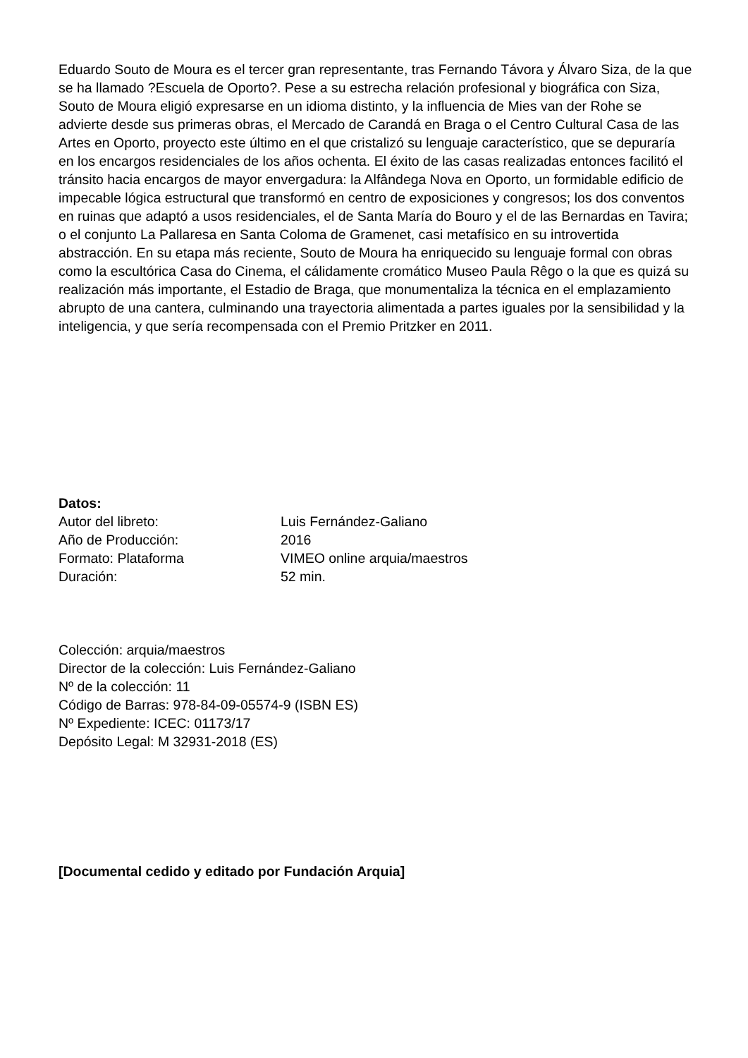Eduardo Souto de Moura es el tercer gran representante, tras Fernando Távora y Álvaro Siza, de la que se ha llamado ?Escuela de Oporto?. Pese a su estrecha relación profesional y biográfica con Siza, Souto de Moura eligió expresarse en un idioma distinto, y la influencia de Mies van der Rohe se advierte desde sus primeras obras, el Mercado de Carandá en Braga o el Centro Cultural Casa de las Artes en Oporto, proyecto este último en el que cristalizó su lenguaje característico, que se depuraría en los encargos residenciales de los años ochenta. El éxito de las casas realizadas entonces facilitó el tránsito hacia encargos de mayor envergadura: la Alfândega Nova en Oporto, un formidable edificio de impecable lógica estructural que transformó en centro de exposiciones y congresos; los dos conventos en ruinas que adaptó a usos residenciales, el de Santa María do Bouro y el de las Bernardas en Tavira; o el conjunto La Pallaresa en Santa Coloma de Gramenet, casi metafísico en su introvertida abstracción. En su etapa más reciente, Souto de Moura ha enriquecido su lenguaje formal con obras como la escultórica Casa do Cinema, el cálidamente cromático Museo Paula Rêgo o la que es quizá su realización más importante, el Estadio de Braga, que monumentaliza la técnica en el emplazamiento abrupto de una cantera, culminando una trayectoria alimentada a partes iguales por la sensibilidad y la inteligencia, y que sería recompensada con el Premio Pritzker en 2011.
Datos:
Autor del libreto: Luis Fernández-Galiano
Año de Producción: 2016
Formato: Plataforma VIMEO online arquia/maestros
Duración: 52 min.
Colección: arquia/maestros
Director de la colección: Luis Fernández-Galiano
Nº de la colección: 11
Código de Barras: 978-84-09-05574-9 (ISBN ES)
Nº Expediente: ICEC: 01173/17
Depósito Legal: M 32931-2018 (ES)
[Documental cedido y editado por Fundación Arquia]